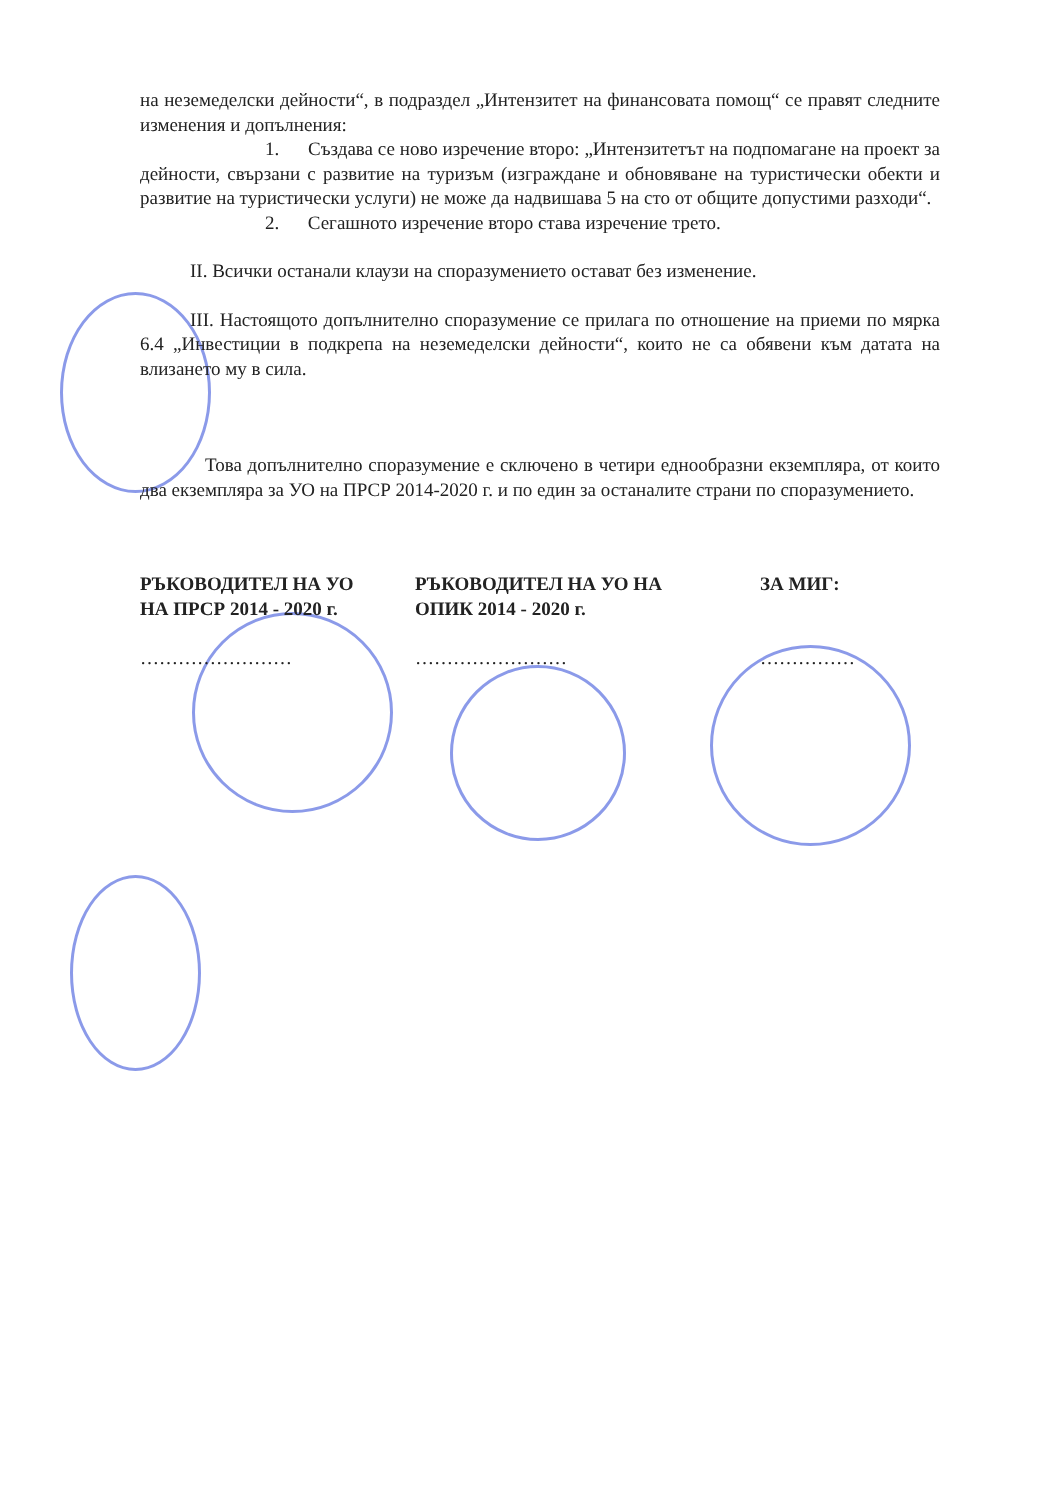на неземеделски дейности“, в подраздел „Интензитет на финансовата помощ“ се правят следните изменения и допълнения:
1. Създава се ново изречение второ: „Интензитетът на подпомагане на проект за дейности, свързани с развитие на туризъм (изграждане и обновяване на туристически обекти и развитие на туристически услуги) не може да надвишава 5 на сто от общите допустими разходи“.
2. Сегашното изречение второ става изречение трето.
II. Всички останали клаузи на споразумението остават без изменение.
III. Настоящото допълнително споразумение се прилага по отношение на приеми по мярка 6.4 „Инвестиции в подкрепа на неземеделски дейности“, които не са обявени към датата на влизането му в сила.
Това допълнително споразумение е сключено в четири еднообразни екземпляра, от които два екземпляра за УО на ПРСР 2014-2020 г. и по един за останалите страни по споразумението.
РЪКОВОДИТЕЛ НА УО
НА ПРСР 2014 - 2020 г.
……………………
РЪКОВОДИТЕЛ НА УО НА
ОПИК 2014 - 2020 г.
……………………
ЗА МИГ:
……………